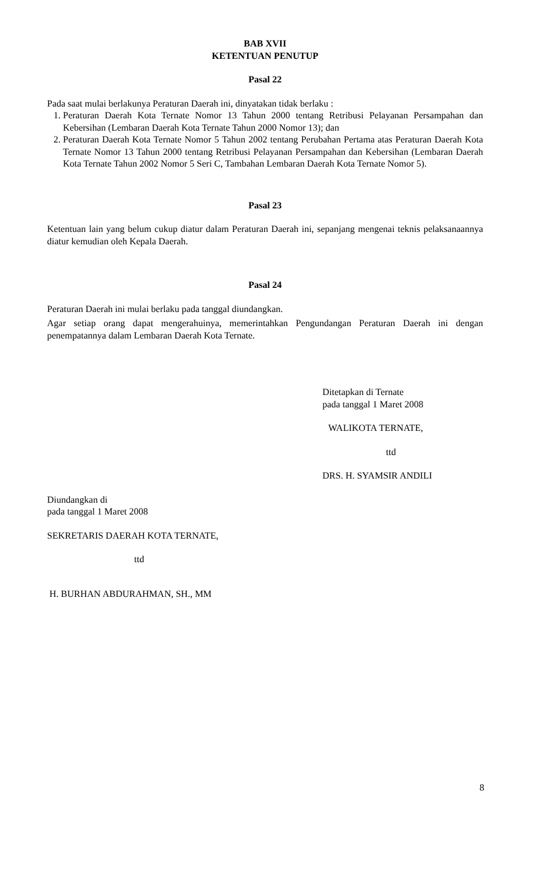BAB XVII
KETENTUAN PENUTUP
Pasal 22
Pada saat mulai berlakunya Peraturan Daerah ini, dinyatakan tidak berlaku :
1. Peraturan Daerah Kota Ternate Nomor 13 Tahun 2000 tentang Retribusi Pelayanan Persampahan dan Kebersihan (Lembaran Daerah Kota Ternate Tahun 2000 Nomor 13); dan
2. Peraturan Daerah Kota Ternate Nomor 5 Tahun 2002 tentang Perubahan Pertama atas Peraturan Daerah Kota Ternate Nomor 13 Tahun 2000 tentang Retribusi Pelayanan Persampahan dan Kebersihan (Lembaran Daerah Kota Ternate Tahun 2002 Nomor 5 Seri C, Tambahan Lembaran Daerah Kota Ternate Nomor 5).
Pasal 23
Ketentuan lain yang belum cukup diatur dalam Peraturan Daerah ini, sepanjang mengenai teknis pelaksanaannya diatur kemudian oleh Kepala Daerah.
Pasal 24
Peraturan Daerah ini mulai berlaku pada tanggal diundangkan.
Agar setiap orang dapat mengerahuinya, memerintahkan Pengundangan Peraturan Daerah ini dengan penempatannya dalam Lembaran Daerah Kota Ternate.
Ditetapkan di Ternate
pada tanggal 1 Maret 2008
WALIKOTA TERNATE,
ttd
DRS. H. SYAMSIR ANDILI
Diundangkan di
pada tanggal 1 Maret 2008
SEKRETARIS DAERAH KOTA TERNATE,
ttd
H. BURHAN ABDURAHMAN, SH., MM
8